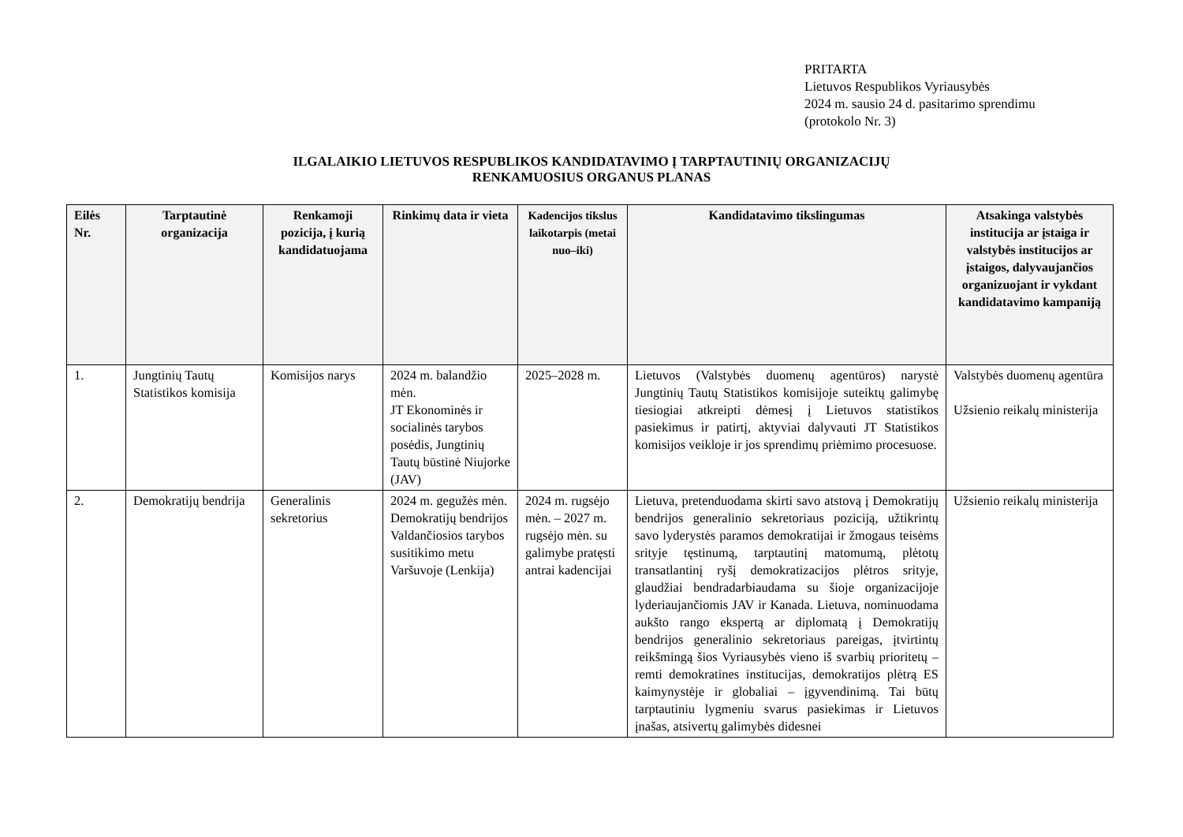PRITARTA
Lietuvos Respublikos Vyriausybės
2024 m. sausio 24 d. pasitarimo sprendimu
(protokolo Nr. 3)
ILGALAIKIO LIETUVOS RESPUBLIKOS KANDIDATAVIMO Į TARPTAUTINIŲ ORGANIZACIJŲ
RENKAMUOSIUS ORGANUS PLANAS
| Eilės Nr. | Tarptautinė organizacija | Renkamoji pozicija, į kurią kandidatuojama | Rinkimų data ir vieta | Kadencijos tikslus laikotarpis (metai nuo–iki) | Kandidatavimo tikslingumas | Atsakinga valstybės institucija ar įstaiga ir valstybės institucijos ar įstaigos, dalyvaujančios organizuojant ir vykdant kandidatavimo kampaniją |
| --- | --- | --- | --- | --- | --- | --- |
| 1. | Jungtinių Tautų Statistikos komisija | Komisijos narys | 2024 m. balandžio mėn. JT Ekonominės ir socialinės tarybos posėdis, Jungtinių Tautų būstinė Niujorke (JAV) | 2025–2028 m. | Lietuvos (Valstybės duomenų agentūros) narystė Jungtinių Tautų Statistikos komisijoje suteiktų galimybę tiesiogiai atkreipti dėmesį į Lietuvos statistikos pasiekimus ir patirtį, aktyviai dalyvauti JT Statistikos komisijos veikloje ir jos sprendimų priėmimo procesuose. | Valstybės duomenų agentūra Užsienio reikalų ministerija |
| 2. | Demokratijų bendrija | Generalinis sekretorius | 2024 m. gegužės mėn. Demokratijų bendrijos Valdančiosios tarybos susitikimo metu Varšuvoje (Lenkija) | 2024 m. rugsėjo mėn. – 2027 m. rugsėjo mėn. su galimybe pratęsti antrai kadencijai | Lietuva, pretenduodama skirti savo atstovą į Demokratijų bendrijos generalinio sekretoriaus poziciją, užtikrintų savo lyderystės paramos demokratijai ir žmogaus teisėms srityje tęstinumą, tarptautinį matomumą, plėtotų transatlantinį ryšį demokratizacijos plėtros srityje, glaudžiai bendradarbiaudama su šioje organizacijoje lyderiaujančiomis JAV ir Kanada. Lietuva, nominuodama aukšto rango ekspertą ar diplomatą į Demokratijų bendrijos generalinio sekretoriaus pareigas, įtvirtintų reikšmingą šios Vyriausybės vieno iš svarbių prioritetų – remti demokratines institucijas, demokratijos plėtrą ES kaimynystėje ir globaliai – įgyvendinimą. Tai būtų tarptautiniu lygmeniu svarus pasiekimas ir Lietuvos įnašas, atsivertų galimybės didesnei | Užsienio reikalų ministerija |